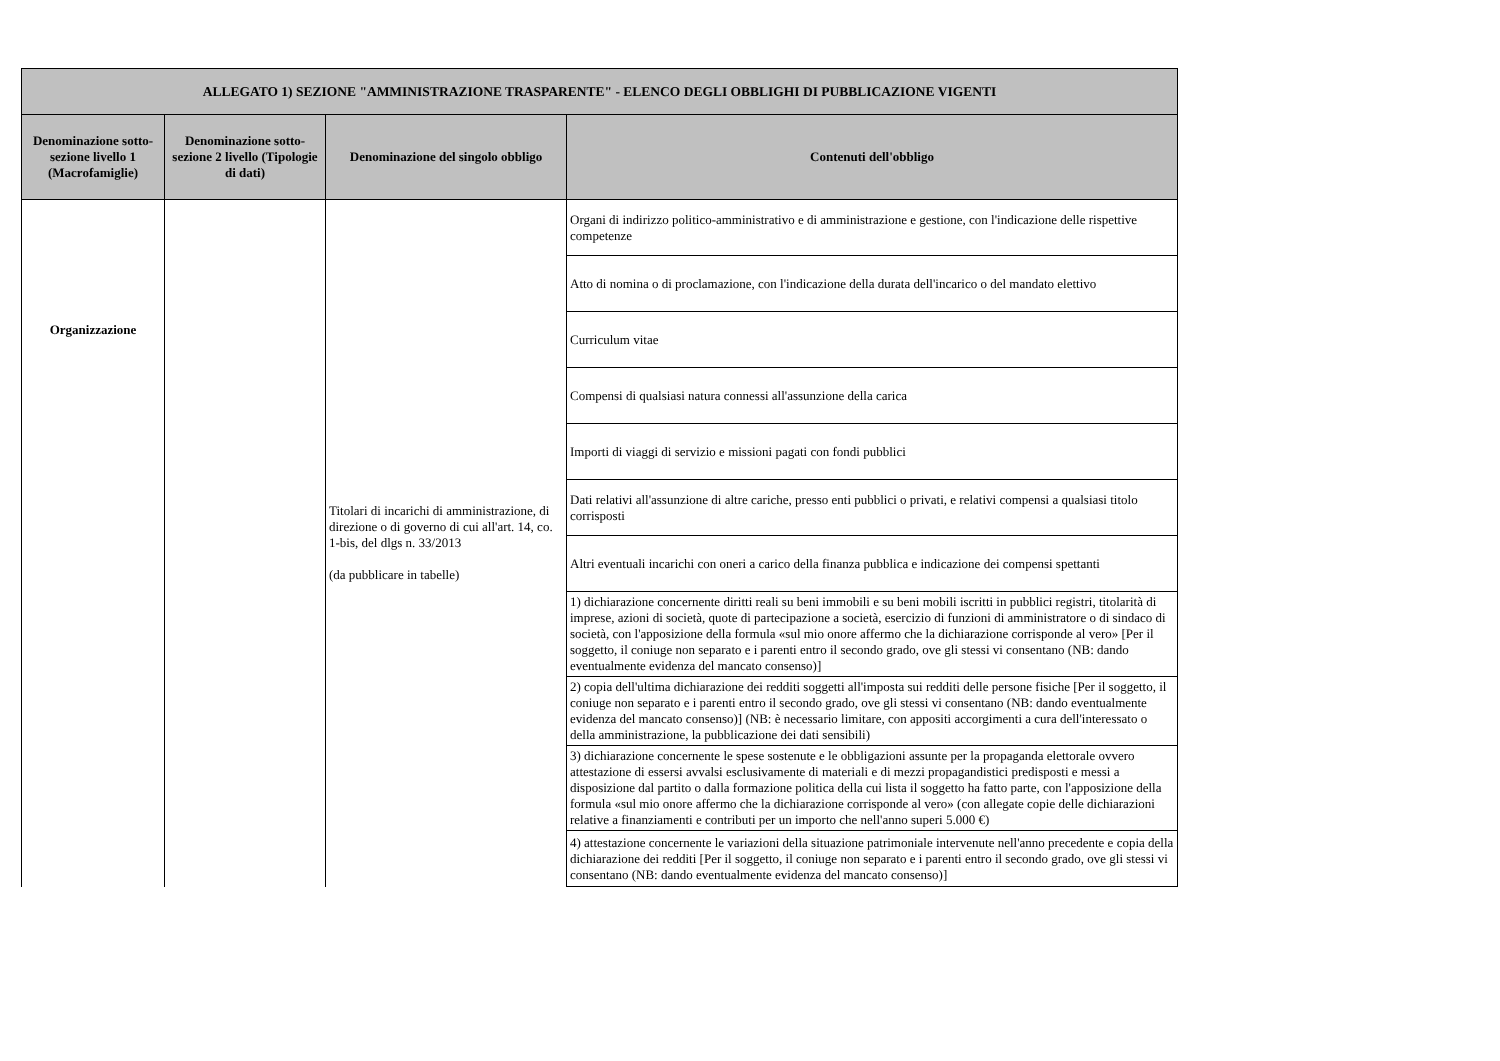| ALLEGATO 1) SEZIONE "AMMINISTRAZIONE TRASPARENTE" - ELENCO DEGLI OBBLIGHI DI PUBBLICAZIONE VIGENTI | | | |
| --- | --- | --- | --- |
| Denominazione sotto-sezione livello 1 (Macrofamiglie) | Denominazione sotto-sezione 2 livello (Tipologie di dati) | Denominazione del singolo obbligo | Contenuti dell'obbligo |
| Organizzazione | | Titolari di incarichi di amministrazione, di direzione o di governo di cui all'art. 14, co. 1-bis, del dlgs n. 33/2013 (da pubblicare in tabelle) | Organi di indirizzo politico-amministrativo e di amministrazione e gestione, con l'indicazione delle rispettive competenze |
| | | | Atto di nomina o di proclamazione, con l'indicazione della durata dell'incarico o del mandato elettivo |
| | | | Curriculum vitae |
| | | | Compensi di qualsiasi natura connessi all'assunzione della carica |
| | | | Importi di viaggi di servizio e missioni pagati con fondi pubblici |
| | | | Dati relativi all'assunzione di altre cariche, presso enti pubblici o privati, e relativi compensi a qualsiasi titolo corrisposti |
| | | | Altri eventuali incarichi con oneri a carico della finanza pubblica e indicazione dei compensi spettanti |
| | | | 1) dichiarazione concernente diritti reali su beni immobili e su beni mobili iscritti in pubblici registri, titolarità di imprese, azioni di società, quote di partecipazione a società, esercizio di funzioni di amministratore o di sindaco di società, con l'apposizione della formula «sul mio onore affermo che la dichiarazione corrisponde al vero» [Per il soggetto, il coniuge non separato e i parenti entro il secondo grado, ove gli stessi vi consentano (NB: dando eventualmente evidenza del mancato consenso)] |
| | | | 2) copia dell'ultima dichiarazione dei redditi soggetti all'imposta sui redditi delle persone fisiche [Per il soggetto, il coniuge non separato e i parenti entro il secondo grado, ove gli stessi vi consentano (NB: dando eventualmente evidenza del mancato consenso)] (NB: è necessario limitare, con appositi accorgimenti a cura dell'interessato o della amministrazione, la pubblicazione dei dati sensibili) |
| | | | 3) dichiarazione concernente le spese sostenute e le obbligazioni assunte per la propaganda elettorale ovvero attestazione di essersi avvalsi esclusivamente di materiali e di mezzi propagandistici predisposti e messi a disposizione dal partito o dalla formazione politica della cui lista il soggetto ha fatto parte, con l'apposizione della formula «sul mio onore affermo che la dichiarazione corrisponde al vero» (con allegate copie delle dichiarazioni relative a finanziamenti e contributi per un importo che nell'anno superi 5.000 €) |
| | | | 4) attestazione concernente le variazioni della situazione patrimoniale intervenute nell'anno precedente e copia della dichiarazione dei redditi [Per il soggetto, il coniuge non separato e i parenti entro il secondo grado, ove gli stessi vi consentano (NB: dando eventualmente evidenza del mancato consenso)] |